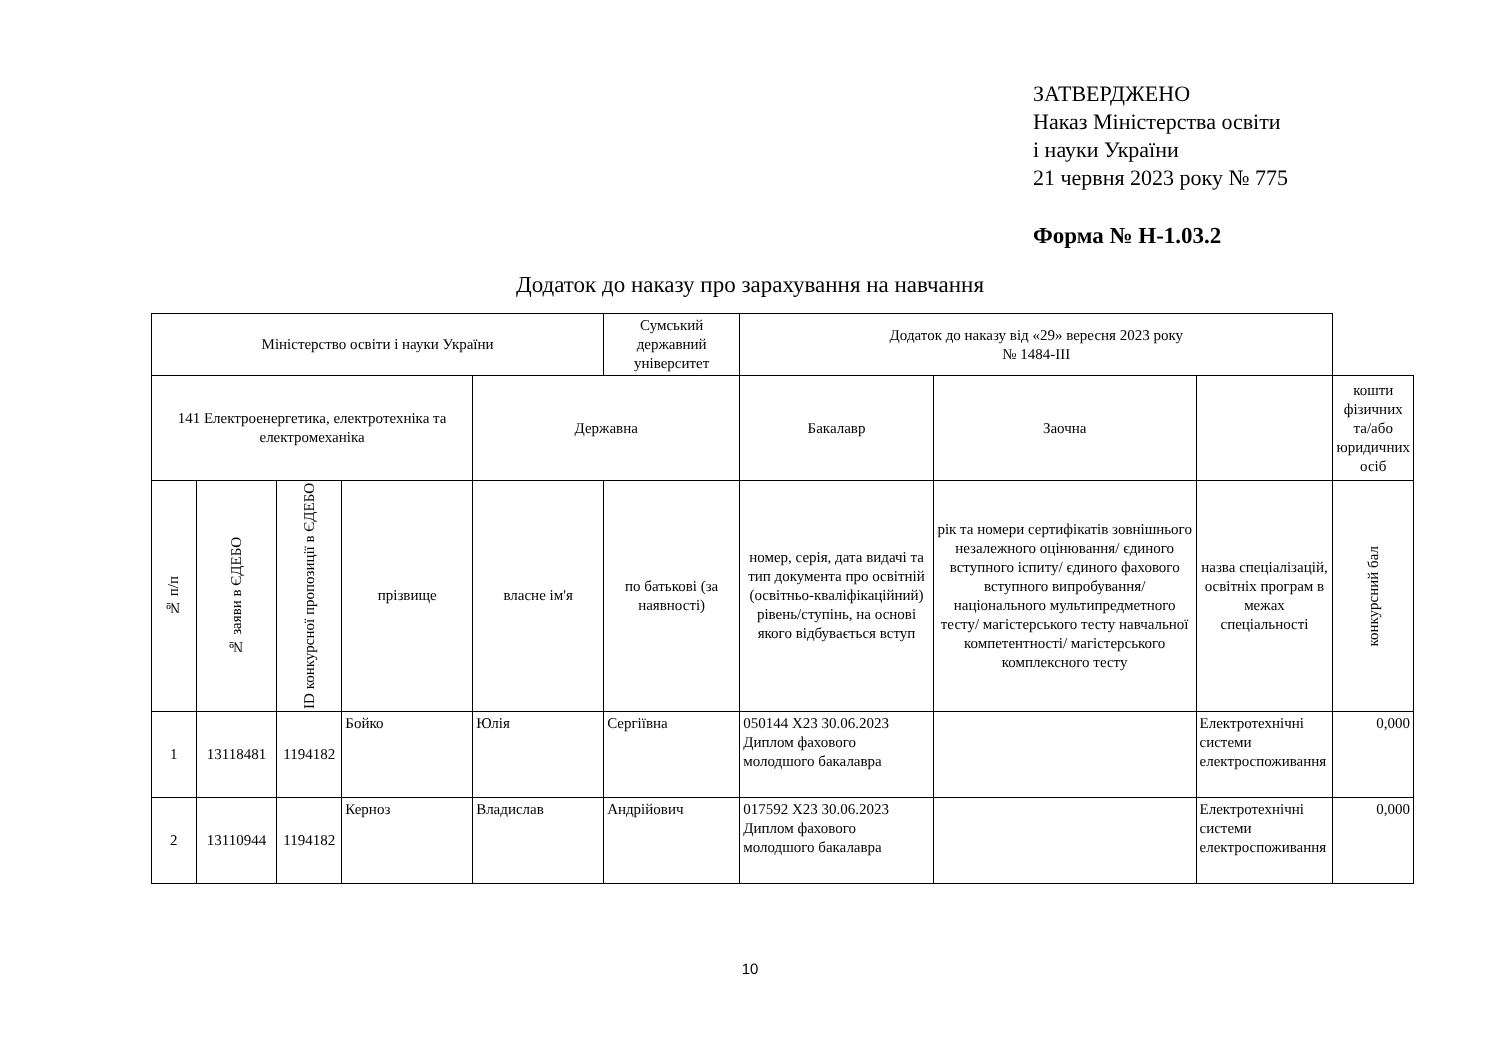ЗАТВЕРДЖЕНО
Наказ Міністерства освіти
і науки України
21 червня 2023 року № 775
Форма № Н-1.03.2
Додаток до наказу про зарахування на навчання
| Міністерство освіти і науки України | | | | | Сумський державний університет | Додаток до наказу від «29» вересня 2023 року № 1484-ІІІ | | | |
| --- | --- | --- | --- | --- | --- | --- | --- | --- | --- |
| 141 Електроенергетика, електротехніка та електромеханіка | | | | Державна | | Бакалавр | Заочна | | кошти фізичних та/або юридичних осіб |
| № п/п | № заяви в ЄДЕБО | ID конкурсної пропозиції в ЄДЕБО | прізвище | власне ім'я | по батькові (за наявності) | номер, серія, дата видачі та тип документа про освітній (освітньо-кваліфікаційний) рівень/ступінь, на основі якого відбувається вступ | рік та номери сертифікатів зовнішнього незалежного оцінювання/ єдиного вступного іспиту/ єдиного фахового вступного випробування/ національного мультипредметного тесту/ магістерського тесту навчальної компетентності/ магістерського комплексного тесту | назва спеціалізацій, освітніх програм в межах спеціальності | конкурсний бал |
| 1 | 13118481 | 1194182 | Бойко | Юлія | Сергіївна | 050144 X23 30.06.2023 Диплом фахового молодшого бакалавра | | Електротехнічні системи електроспоживання | 0,000 |
| 2 | 13110944 | 1194182 | Керноз | Владислав | Андрійович | 017592 X23 30.06.2023 Диплом фахового молодшого бакалавра | | Електротехнічні системи електроспоживання | 0,000 |
10